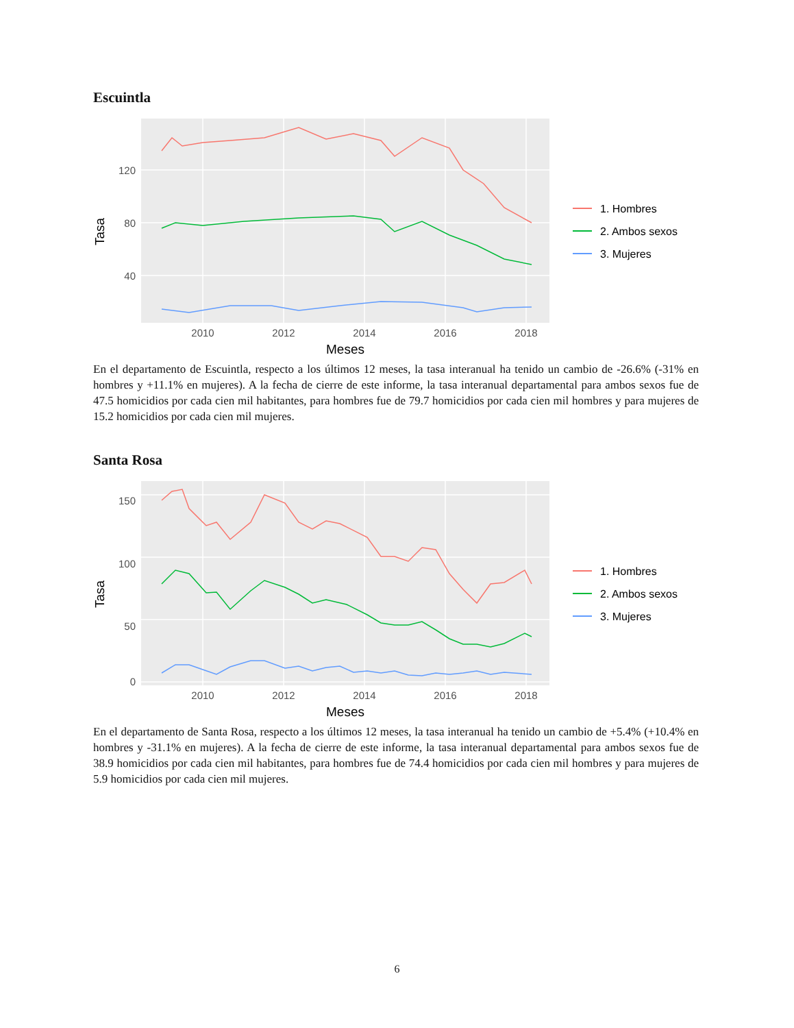Escuintla
120
80
40
2010
2012
2014
2016
2018
Meses
Tasa
1. Hombres
2. Ambos sexos
3. Mujeres
En el departamento de Escuintla, respecto a los últimos 12 meses, la tasa interanual ha tenido un cambio de -26.6% (-31% en hombres y +11.1% en mujeres). A la fecha de cierre de este informe, la tasa interanual departamental para ambos sexos fue de 47.5 homicidios por cada cien mil habitantes, para hombres fue de 79.7 homicidios por cada cien mil hombres y para mujeres de 15.2 homicidios por cada cien mil mujeres.
Santa Rosa
150
100
50
0
2010
2012
2014
2016
2018
Meses
Tasa
1. Hombres
2. Ambos sexos
3. Mujeres
En el departamento de Santa Rosa, respecto a los últimos 12 meses, la tasa interanual ha tenido un cambio de +5.4% (+10.4% en hombres y -31.1% en mujeres). A la fecha de cierre de este informe, la tasa interanual departamental para ambos sexos fue de 38.9 homicidios por cada cien mil habitantes, para hombres fue de 74.4 homicidios por cada cien mil hombres y para mujeres de 5.9 homicidios por cada cien mil mujeres.
6